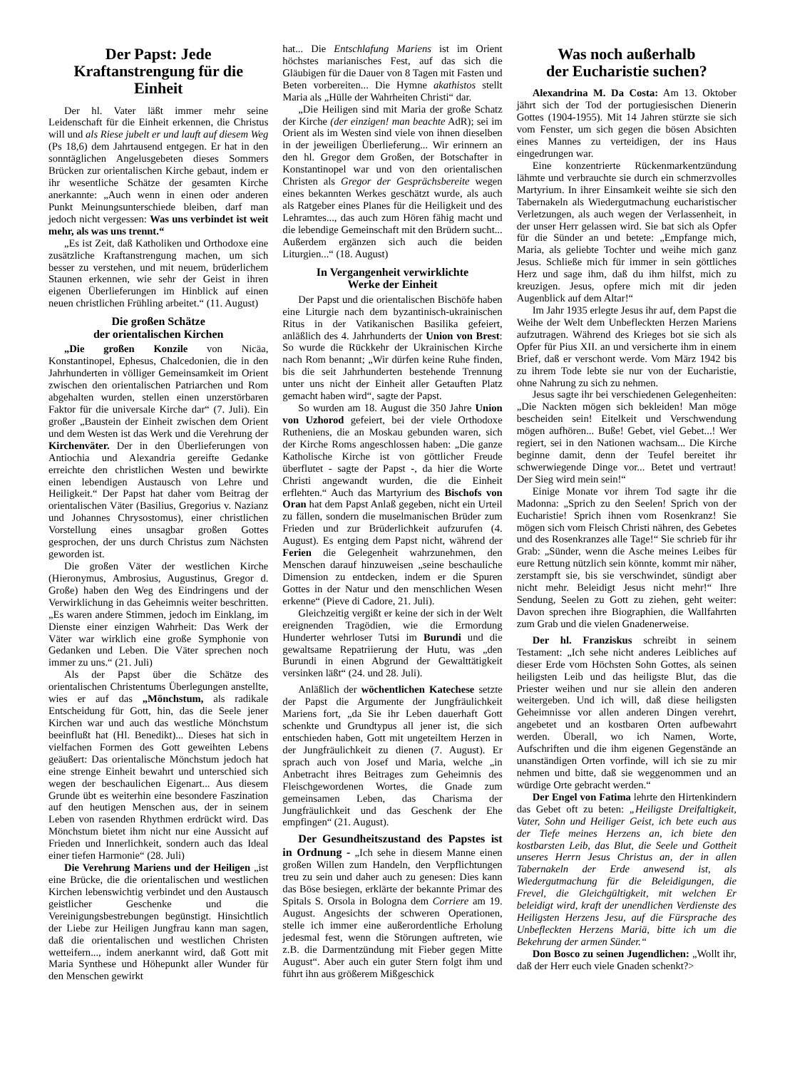Der Papst: Jede Kraftanstrengung für die Einheit
Der hl. Vater läßt immer mehr seine Leidenschaft für die Einheit erkennen, die Christus will und als Riese jubelt er und lauft auf diesem Weg (Ps 18,6) dem Jahrtausend entgegen. Er hat in den sonntäglichen Angelusgebeten dieses Sommers Brücken zur orientalischen Kirche gebaut, indem er ihr wesentliche Schätze der gesamten Kirche anerkannte: „Auch wenn in einen oder anderen Punkt Meinungsunterschiede bleiben, darf man jedoch nicht vergessen: Was uns verbindet ist weit mehr, als was uns trennt.“
„Es ist Zeit, daß Katholiken und Orthodoxe eine zusätzliche Kraftanstrengung machen, um sich besser zu verstehen, und mit neuem, brüderlichem Staunen erkennen, wie sehr der Geist in ihren eigenen Überlieferungen im Hinblick auf einen neuen christlichen Frühling arbeitet.“ (11. August)
Die großen Schätze
der orientalischen Kirchen
„Die großen Konzile von Nicäa, Konstantinopel, Ephesus, Chalcedonien, die in den Jahrhunderten in völliger Gemeinsamkeit im Orient zwischen den orientalischen Patriarchen und Rom abgehalten wurden, stellen einen unzerstörbaren Faktor für die universale Kirche dar“ (7. Juli). Ein großer „Baustein der Einheit zwischen dem Orient und dem Westen ist das Werk und die Verehrung der Kirchenväter. Der in den Überlieferungen von Antiochia und Alexandria gereifte Gedanke erreichte den christlichen Westen und bewirkte einen lebendigen Austausch von Lehre und Heiligkeit.“ Der Papst hat daher vom Beitrag der orientalischen Väter (Basilius, Gregorius v. Nazianz und Johannes Chrysostomus), einer christlichen Vorstellung eines unsagbar großen Gottes gesprochen, der uns durch Christus zum Nächsten geworden ist.
Die großen Väter der westlichen Kirche (Hieronymus, Ambrosius, Augustinus, Gregor d. Große) haben den Weg des Eindringens und der Verwirklichung in das Geheimnis weiter beschritten. „Es waren andere Stimmen, jedoch im Einklang, im Dienste einer einzigen Wahrheit: Das Werk der Väter war wirklich eine große Symphonie von Gedanken und Leben. Die Väter sprechen noch immer zu uns.“ (21. Juli)
Als der Papst über die Schätze des orientalischen Christentums Überlegungen anstellte, wies er auf das „Mönchstum, als radikale Entscheidung für Gott, hin, das die Seele jener Kirchen war und auch das westliche Mönchstum beeinflußt hat (Hl. Benedikt)... Dieses hat sich in vielfachen Formen des Gott geweihten Lebens geäußert: Das orientalische Mönchstum jedoch hat eine strenge Einheit bewahrt und unterschied sich wegen der beschaulichen Eigenart... Aus diesem Grunde übt es weiterhin eine besondere Faszination auf den heutigen Menschen aus, der in seinem Leben von rasenden Rhythmen erdrückt wird. Das Mönchstum bietet ihm nicht nur eine Aussicht auf Frieden und Innerlichkeit, sondern auch das Ideal einer tiefen Harmonie“ (28. Juli)
Die Verehrung Mariens und der Heiligen „ist eine Brücke, die die orientalischen und westlichen Kirchen lebenswichtig verbindet und den Austausch geistlicher Geschenke und die Vereinigungsbestrebungen begünstigt. Hinsichtlich der Liebe zur Heiligen Jungfrau kann man sagen, daß die orientalischen und westlichen Christen wetteifern..., indem anerkannt wird, daß Gott mit Maria Synthese und Höhepunkt aller Wunder für den Menschen gewirkt
hat... Die Entschlafung Mariens ist im Orient höchstes marianisches Fest, auf das sich die Gläubigen für die Dauer von 8 Tagen mit Fasten und Beten vorbereiten... Die Hymne akathistos stellt Maria als „Hülle der Wahrheiten Christi“ dar.
„Die Heiligen sind mit Maria der große Schatz der Kirche (der einzigen! man beachte AdR); sei im Orient als im Westen sind viele von ihnen dieselben in der jeweiligen Überlieferung... Wir erinnern an den hl. Gregor dem Großen, der Botschafter in Konstantinopel war und von den orientalischen Christen als Gregor der Gesprächsbereite wegen eines bekannten Werkes geschätzt wurde, als auch als Ratgeber eines Planes für die Heiligkeit und des Lehramtes..., das auch zum Hören fähig macht und die lebendige Gemeinschaft mit den Brüdern sucht... Außerdem ergänzen sich auch die beiden Liturgien...“ (18. August)
In Vergangenheit verwirklichte
Werke der Einheit
Der Papst und die orientalischen Bischöfe haben eine Liturgie nach dem byzantinisch-ukrainischen Ritus in der Vatikanischen Basilika gefeiert, anläßlich des 4. Jahrhunderts der Union von Brest: So wurde die Rückkehr der Ukrainischen Kirche nach Rom benannt; „Wir dürfen keine Ruhe finden, bis die seit Jahrhunderten bestehende Trennung unter uns nicht der Einheit aller Getauften Platz gemacht haben wird“, sagte der Papst.
So wurden am 18. August die 350 Jahre Union von Uzhorod gefeiert, bei der viele Orthodoxe Rutheniens, die an Moskau gebunden waren, sich der Kirche Roms angeschlossen haben: „Die ganze Katholische Kirche ist von göttlicher Freude überflutet - sagte der Papst -, da hier die Worte Christi angewandt wurden, die die Einheit erflehten.“ Auch das Martyrium des Bischofs von Oran hat dem Papst Anlaß gegeben, nicht ein Urteil zu fällen, sondern die muselmanischen Brüder zum Frieden und zur Brüderlichkeit aufzurufen (4. August). Es entging dem Papst nicht, während der Ferien die Gelegenheit wahrzunehmen, den Menschen darauf hinzuweisen „seine beschauliche Dimension zu entdecken, indem er die Spuren Gottes in der Natur und den menschlichen Wesen erkenne“ (Pieve di Cadore, 21. Juli).
Gleichzeitig vergißt er keine der sich in der Welt ereignenden Tragödien, wie die Ermordung Hunderter wehrloser Tutsi im Burundi und die gewaltsame Repatriierung der Hutu, was „den Burundi in einen Abgrund der Gewalttätigkeit versinken läßt“ (24. und 28. Juli).
Anläßlich der wöchentlichen Katechese setzte der Papst die Argumente der Jungfräulichkeit Mariens fort, „da Sie ihr Leben dauerhaft Gott schenkte und Grundtypus all jener ist, die sich entschieden haben, Gott mit ungeteiltem Herzen in der Jungfräulichkeit zu dienen (7. August). Er sprach auch von Josef und Maria, welche „in Anbetracht ihres Beitrages zum Geheimnis des Fleischgewordenen Wortes, die Gnade zum gemeinsamen Leben, das Charisma der Jungfräulichkeit und das Geschenk der Ehe empfingen“ (21. August).
Der Gesundheitszustand des Papstes ist in Ordnung - „Ich sehe in diesem Manne einen großen Willen zum Handeln, den Verpflichtungen treu zu sein und daher auch zu genesen: Dies kann das Böse besiegen, erklärte der bekannte Primar des Spitals S. Orsola in Bologna dem Corriere am 19. August. Angesichts der schweren Operationen, stelle ich immer eine außerordentliche Erholung jedesmal fest, wenn die Störungen auftreten, wie z.B. die Darmentzündung mit Fieber gegen Mitte August“. Aber auch ein guter Stern folgt ihm und führt ihn aus größerem Mißgeschick
Was noch außerhalb
der Eucharistie suchen?
Alexandrina M. Da Costa: Am 13. Oktober jährt sich der Tod der portugiesischen Dienerin Gottes (1904-1955). Mit 14 Jahren stürzte sie sich vom Fenster, um sich gegen die bösen Absichten eines Mannes zu verteidigen, der ins Haus eingedrungen war.
Eine konzentrierte Rückenmarkentzündung lähmte und verbrauchte sie durch ein schmerzvolles Martyrium. In ihrer Einsamkeit weihte sie sich den Tabernakeln als Wiedergutmachung eucharistischer Verletzungen, als auch wegen der Verlassenheit, in der unser Herr gelassen wird. Sie bat sich als Opfer für die Sünder an und betete: „Empfange mich, Maria, als geliebte Tochter und weihe mich ganz Jesus. Schließe mich für immer in sein göttliches Herz und sage ihm, daß du ihm hilfst, mich zu kreuzigen. Jesus, opfere mich mit dir jeden Augenblick auf dem Altar!“
Im Jahr 1935 erlegte Jesus ihr auf, dem Papst die Weihe der Welt dem Unbefleckten Herzen Mariens aufzutragen. Während des Krieges bot sie sich als Opfer für Pius XII. an und versicherte ihm in einem Brief, daß er verschont werde. Vom März 1942 bis zu ihrem Tode lebte sie nur von der Eucharistie, ohne Nahrung zu sich zu nehmen.
Jesus sagte ihr bei verschiedenen Gelegenheiten: „Die Nackten mögen sich bekleiden! Man möge bescheiden sein! Eitelkeit und Verschwendung mögen aufhören... Buße! Gebet, viel Gebet...! Wer regiert, sei in den Nationen wachsam... Die Kirche beginne damit, denn der Teufel bereitet ihr schwerwiegende Dinge vor... Betet und vertraut! Der Sieg wird mein sein!“
Einige Monate vor ihrem Tod sagte ihr die Madonna: „Sprich zu den Seelen! Sprich von der Eucharistie! Sprich ihnen vom Rosenkranz! Sie mögen sich vom Fleisch Christi nähren, des Gebetes und des Rosenkranzes alle Tage!“ Sie schrieb für ihr Grab: „Sünder, wenn die Asche meines Leibes für eure Rettung nützlich sein könnte, kommt mir näher, zerstampft sie, bis sie verschwindet, sündigt aber nicht mehr. Beleidigt Jesus nicht mehr!“ Ihre Sendung, Seelen zu Gott zu ziehen, geht weiter: Davon sprechen ihre Biographien, die Wallfahrten zum Grab und die vielen Gnadenerweise.
Der hl. Franziskus schreibt in seinem Testament: „Ich sehe nicht anderes Leibliches auf dieser Erde vom Höchsten Sohn Gottes, als seinen heiligsten Leib und das heiligste Blut, das die Priester weihen und nur sie allein den anderen weitergeben. Und ich will, daß diese heiligsten Geheimnisse vor allen anderen Dingen verehrt, angebetet und an kostbaren Orten aufbewahrt werden. Überall, wo ich Namen, Worte, Aufschriften und die ihm eigenen Gegenstände an unanständigen Orten vorfinde, will ich sie zu mir nehmen und bitte, daß sie weggenommen und an würdige Orte gebracht werden.“
Der Engel von Fatima lehrte den Hirtenkindern das Gebet oft zu beten: „Heiligste Dreifaltigkeit, Vater, Sohn und Heiliger Geist, ich bete euch aus der Tiefe meines Herzens an, ich biete den kostbarsten Leib, das Blut, die Seele und Gottheit unseres Herrn Jesus Christus an, der in allen Tabernakeln der Erde anwesend ist, als Wiedergutmachung für die Beleidigungen, die Frevel, die Gleichgültigkeit, mit welchen Er beleidigt wird, kraft der unendlichen Verdienste des Heiligsten Herzens Jesu, auf die Fürsprache des Unbefleckten Herzens Mariä, bitte ich um die Bekehrung der armen Sünder.“
Don Bosco zu seinen Jugendlichen: „Wollt ihr, daß der Herr euch viele Gnaden schenkt?>